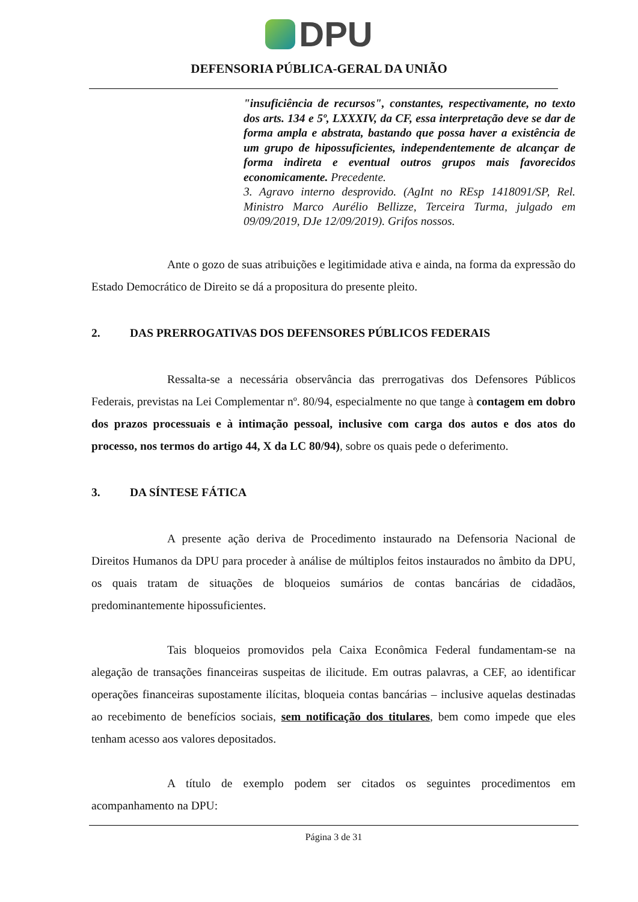DPU
DEFENSORIA PÚBLICA-GERAL DA UNIÃO
"insuficiência de recursos", constantes, respectivamente, no texto dos arts. 134 e 5º, LXXXIV, da CF, essa interpretação deve se dar de forma ampla e abstrata, bastando que possa haver a existência de um grupo de hipossuficientes, independentemente de alcançar de forma indireta e eventual outros grupos mais favorecidos economicamente. Precedente.
3. Agravo interno desprovido. (AgInt no REsp 1418091/SP, Rel. Ministro Marco Aurélio Bellizze, Terceira Turma, julgado em 09/09/2019, DJe 12/09/2019). Grifos nossos.
Ante o gozo de suas atribuições e legitimidade ativa e ainda, na forma da expressão do Estado Democrático de Direito se dá a propositura do presente pleito.
2. DAS PRERROGATIVAS DOS DEFENSORES PÚBLICOS FEDERAIS
Ressalta-se a necessária observância das prerrogativas dos Defensores Públicos Federais, previstas na Lei Complementar nº. 80/94, especialmente no que tange à contagem em dobro dos prazos processuais e à intimação pessoal, inclusive com carga dos autos e dos atos do processo, nos termos do artigo 44, X da LC 80/94), sobre os quais pede o deferimento.
3. DA SÍNTESE FÁTICA
A presente ação deriva de Procedimento instaurado na Defensoria Nacional de Direitos Humanos da DPU para proceder à análise de múltiplos feitos instaurados no âmbito da DPU, os quais tratam de situações de bloqueios sumários de contas bancárias de cidadãos, predominantemente hipossuficientes.
Tais bloqueios promovidos pela Caixa Econômica Federal fundamentam-se na alegação de transações financeiras suspeitas de ilicitude. Em outras palavras, a CEF, ao identificar operações financeiras supostamente ilícitas, bloqueia contas bancárias – inclusive aquelas destinadas ao recebimento de benefícios sociais, sem notificação dos titulares, bem como impede que eles tenham acesso aos valores depositados.
A título de exemplo podem ser citados os seguintes procedimentos em acompanhamento na DPU:
Página 3 de 31